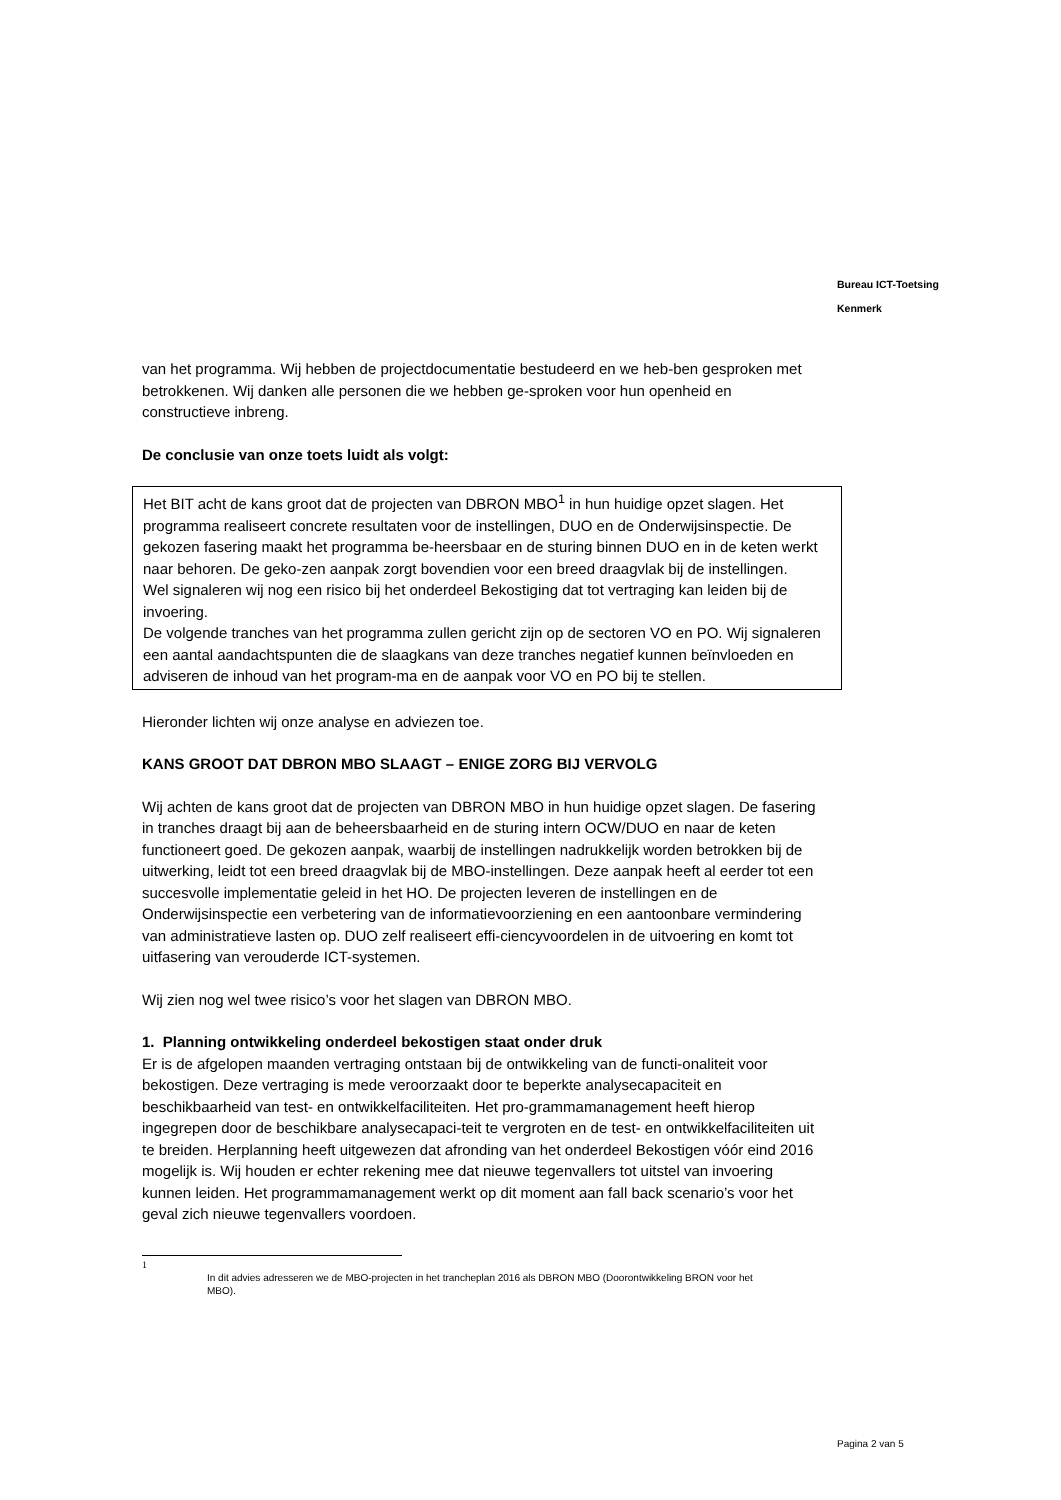Bureau ICT-Toetsing
Kenmerk
van het programma. Wij hebben de projectdocumentatie bestudeerd en we heb-ben gesproken met betrokkenen. Wij danken alle personen die we hebben ge-sproken voor hun openheid en constructieve inbreng.
De conclusie van onze toets luidt als volgt:
Het BIT acht de kans groot dat de projecten van DBRON MBO<sup>1</sup> in hun huidige opzet slagen. Het programma realiseert concrete resultaten voor de instellingen, DUO en de Onderwijsinspectie. De gekozen fasering maakt het programma be-heersbaar en de sturing binnen DUO en in de keten werkt naar behoren. De geko-zen aanpak zorgt bovendien voor een breed draagvlak bij de instellingen.
Wel signaleren wij nog een risico bij het onderdeel Bekostiging dat tot vertraging kan leiden bij de invoering.
De volgende tranches van het programma zullen gericht zijn op de sectoren VO en PO. Wij signaleren een aantal aandachtspunten die de slaagkans van deze tranches negatief kunnen beïnvloeden en adviseren de inhoud van het program-ma en de aanpak voor VO en PO bij te stellen.
Hieronder lichten wij onze analyse en adviezen toe.
KANS GROOT DAT DBRON MBO SLAAGT – ENIGE ZORG BIJ VERVOLG
Wij achten de kans groot dat de projecten van DBRON MBO in hun huidige opzet slagen. De fasering in tranches draagt bij aan de beheersbaarheid en de sturing intern OCW/DUO en naar de keten functioneert goed. De gekozen aanpak, waarbij de instellingen nadrukkelijk worden betrokken bij de uitwerking, leidt tot een breed draagvlak bij de MBO-instellingen. Deze aanpak heeft al eerder tot een succesvolle implementatie geleid in het HO. De projecten leveren de instellingen en de Onderwijsinspectie een verbetering van de informatievoorziening en een aantoonbare vermindering van administratieve lasten op. DUO zelf realiseert effi-ciencyvoordelen in de uitvoering en komt tot uitfasering van verouderde ICT-systemen.
Wij zien nog wel twee risico’s voor het slagen van DBRON MBO.
1. Planning ontwikkeling onderdeel bekostigen staat onder druk
Er is de afgelopen maanden vertraging ontstaan bij de ontwikkeling van de functi-onaliteit voor bekostigen. Deze vertraging is mede veroorzaakt door te beperkte analysecapaciteit en beschikbaarheid van test- en ontwikkelfaciliteiten. Het pro-grammamanagement heeft hierop ingegrepen door de beschikbare analysecapaci-teit te vergroten en de test- en ontwikkelfaciliteiten uit te breiden. Herplanning heeft uitgewezen dat afronding van het onderdeel Bekostigen vóór eind 2016 mogelijk is. Wij houden er echter rekening mee dat nieuwe tegenvallers tot uitstel van invoering kunnen leiden. Het programmamanagement werkt op dit moment aan fall back scenario’s voor het geval zich nieuwe tegenvallers voordoen.
1
In dit advies adresseren we de MBO-projecten in het trancheplan 2016 als DBRON MBO (Doorontwikkeling BRON voor het MBO).
Pagina 2 van 5